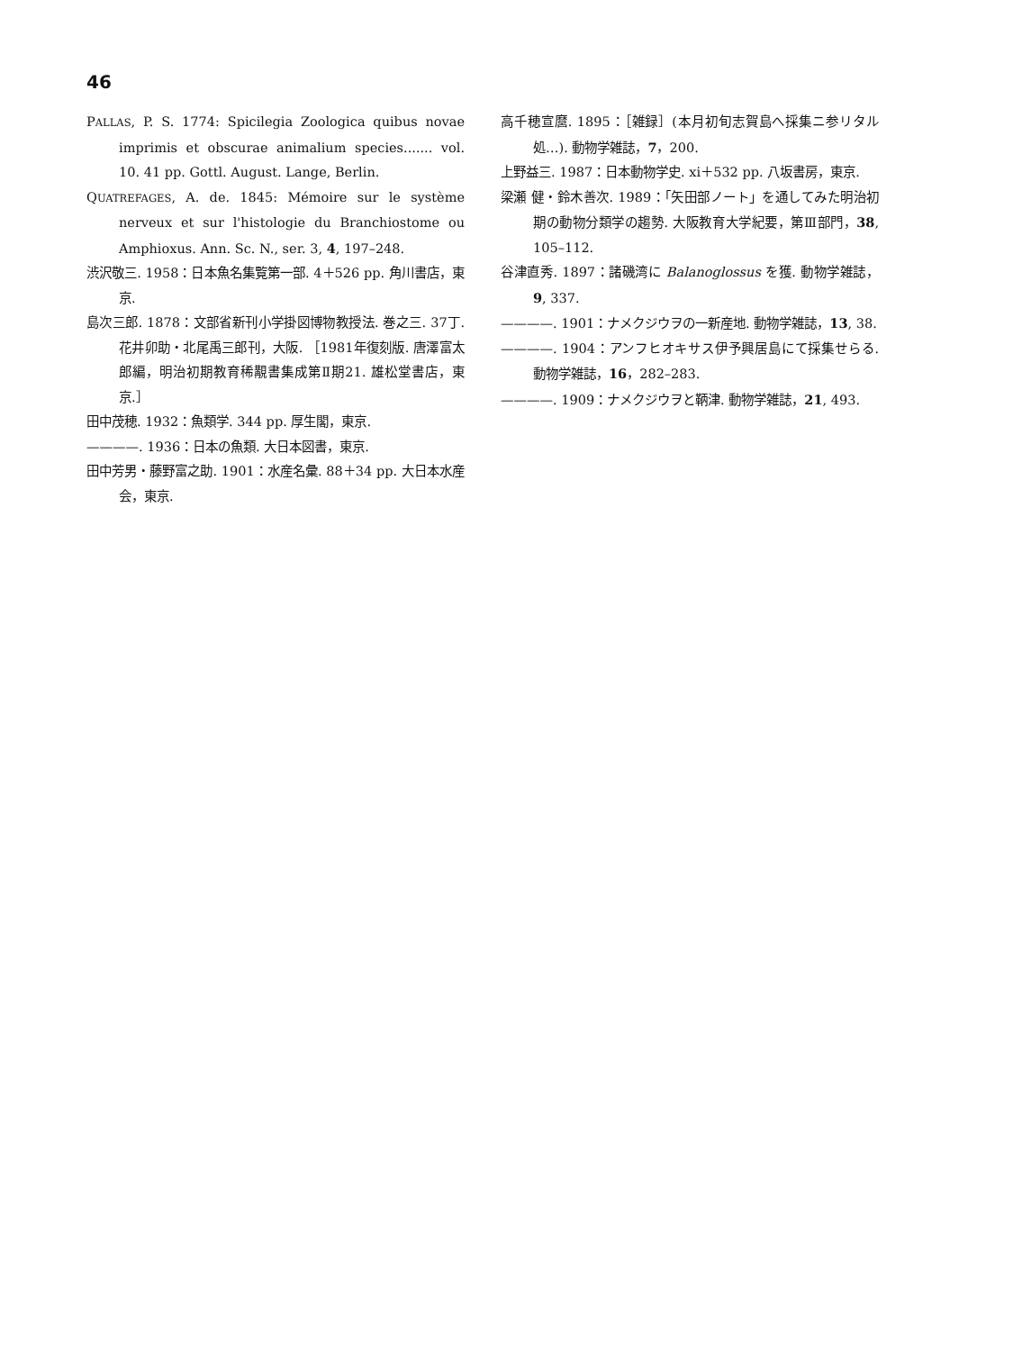46
PALLAS, P. S. 1774: Spicilegia Zoologica quibus novae imprimis et obscurae animalium species....... vol. 10. 41 pp. Gottl. August. Lange, Berlin.
QUATREFAGES, A. de. 1845: Mémoire sur le système nerveux et sur l'histologie du Branchiostome ou Amphioxus. Ann. Sc. N., ser. 3, 4, 197–248.
渋沢敬三. 1958：日本魚名集覧第一部. 4＋526 pp. 角川書店，東京.
島次三郎. 1878：文部省新刊小学掛図博物教授法. 巻之三. 37丁. 花井卯助・北尾禹三郎刊，大阪. ［1981年復刻版. 唐澤富太郎編，明治初期教育稀覯書集成第Ⅱ期21. 雄松堂書店，東京.］
田中茂穂. 1932：魚類学. 344 pp. 厚生閣，東京.
————. 1936：日本の魚類. 大日本図書，東京.
田中芳男・藤野富之助. 1901：水産名彙. 88＋34 pp. 大日本水産会，東京.
高千穂宣麿. 1895：［雑録］(本月初旬志賀島へ採集ニ参リタル処…). 動物学雑誌，7，200.
上野益三. 1987：日本動物学史. xi＋532 pp. 八坂書房，東京.
梁瀬 健・鈴木善次. 1989：「矢田部ノート」を通してみた明治初期の動物分類学の趨勢. 大阪教育大学紀要，第Ⅲ部門，38, 105–112.
谷津直秀. 1897：諸磯湾に Balanoglossus を獲. 動物学雑誌，9, 337.
————. 1901：ナメクジウヲの一新産地. 動物学雑誌，13, 38.
————. 1904：アンフヒオキサス伊予興居島にて採集せらる. 動物学雑誌，16，282–283.
————. 1909：ナメクジウヲと鞆津. 動物学雑誌，21, 493.